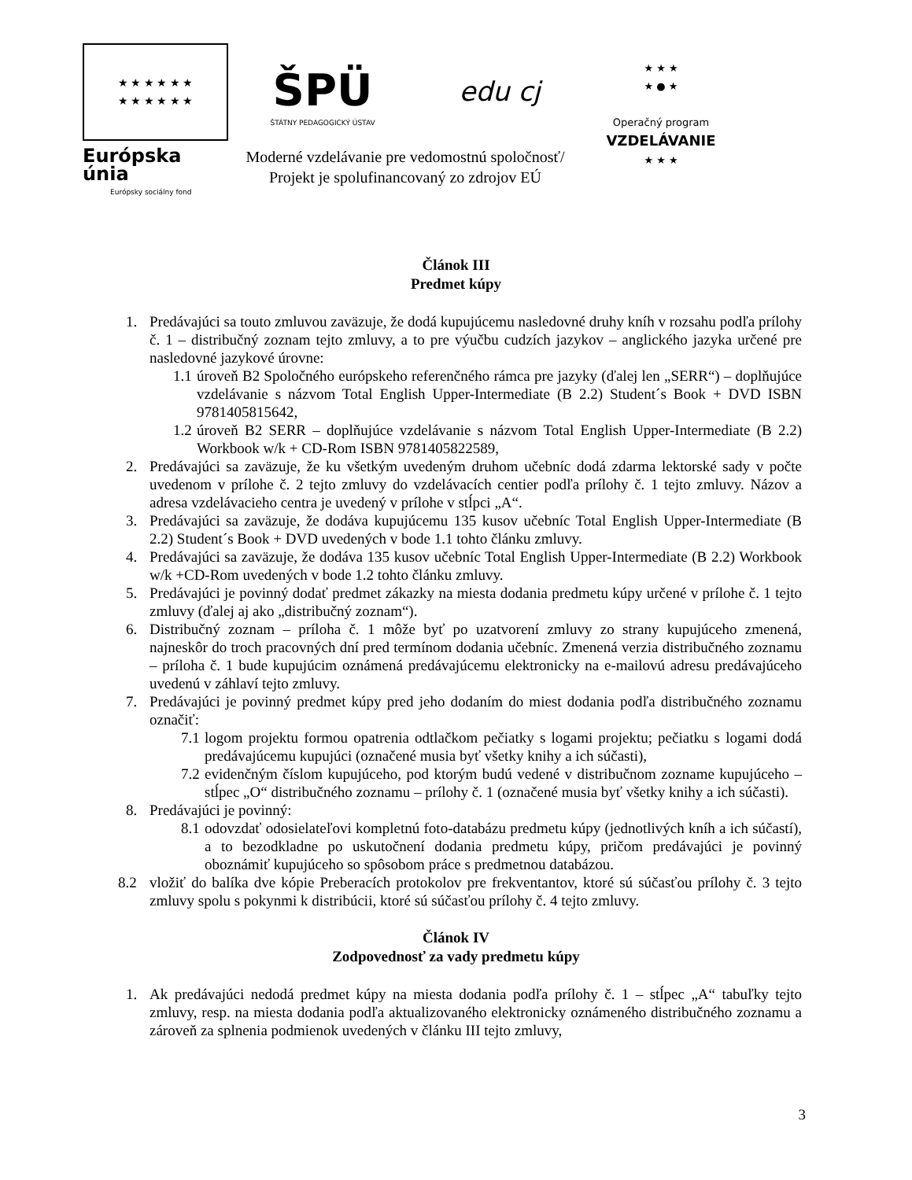★ ★ ★ ★ ★ ★
★ ★ ★ ★ ★ ★
Európska únia
Európsky sociálny fond
ŠPÜ
ŠTÁTNY PEDAGOGICKÝ ÚSTAV
edu cj
Moderné vzdelávanie pre vedomostnú spoločnosť/
Projekt je spolufinancovaný zo zdrojov EÚ
★ ★ ★
★ ● ★
Operačný program
VZDELÁVANIE
★ ★ ★
Článok III
Predmet kúpy
1. Predávajúci sa touto zmluvou zaväzuje, že dodá kupujúcemu nasledovné druhy kníh v rozsahu podľa prílohy č. 1 – distribučný zoznam tejto zmluvy, a to pre výučbu cudzích jazykov – anglického jazyka určené pre nasledovné jazykové úrovne:
1.1 úroveň B2 Spoločného európskeho referenčného rámca pre jazyky (ďalej len „SERR“) – doplňujúce vzdelávanie s názvom Total English Upper-Intermediate (B 2.2) Student´s Book + DVD ISBN 9781405815642,
1.2 úroveň B2 SERR – doplňujúce vzdelávanie s názvom Total English Upper-Intermediate (B 2.2) Workbook w/k + CD-Rom ISBN 9781405822589,
2. Predávajúci sa zaväzuje, že ku všetkým uvedeným druhom učebníc dodá zdarma lektorské sady v počte uvedenom v prílohe č. 2 tejto zmluvy do vzdelávacích centier podľa prílohy č. 1 tejto zmluvy. Názov a adresa vzdelávacieho centra je uvedený v prílohe v stĺpci „A“.
3. Predávajúci sa zaväzuje, že dodáva kupujúcemu 135 kusov učebníc Total English Upper-Intermediate (B 2.2) Student´s Book + DVD uvedených v bode 1.1 tohto článku zmluvy.
4. Predávajúci sa zaväzuje, že dodáva 135 kusov učebníc Total English Upper-Intermediate (B 2.2) Workbook w/k +CD-Rom uvedených v bode 1.2 tohto článku zmluvy.
5. Predávajúci je povinný dodať predmet zákazky na miesta dodania predmetu kúpy určené v prílohe č. 1 tejto zmluvy (ďalej aj ako „distribučný zoznam“).
6. Distribučný zoznam – príloha č. 1 môže byť po uzatvorení zmluvy zo strany kupujúceho zmenená, najneskôr do troch pracovných dní pred termínom dodania učebníc. Zmenená verzia distribučného zoznamu – príloha č. 1 bude kupujúcim oznámená predávajúcemu elektronicky na e-mailovú adresu predávajúceho uvedenú v záhlaví tejto zmluvy.
7. Predávajúci je povinný predmet kúpy pred jeho dodaním do miest dodania podľa distribučného zoznamu označiť:
7.1 logom projektu formou opatrenia odtlačkom pečiatky s logami projektu; pečiatku s logami dodá predávajúcemu kupujúci (označené musia byť všetky knihy a ich súčasti),
7.2 evidenčným číslom kupujúceho, pod ktorým budú vedené v distribučnom zozname kupujúceho – stĺpec „O“ distribučného zoznamu – prílohy č. 1 (označené musia byť všetky knihy a ich súčasti).
8. Predávajúci je povinný:
8.1 odovzdať odosielateľovi kompletnú foto-databázu predmetu kúpy (jednotlivých kníh a ich súčastí), a to bezodkladne po uskutočnení dodania predmetu kúpy, pričom predávajúci je povinný oboznámiť kupujúceho so spôsobom práce s predmetnou databázou.
8.2 vložiť do balíka dve kópie Preberacích protokolov pre frekventantov, ktoré sú súčasťou prílohy č. 3 tejto zmluvy spolu s pokynmi k distribúcii, ktoré sú súčasťou prílohy č. 4 tejto zmluvy.
Článok IV
Zodpovednosť za vady predmetu kúpy
1. Ak predávajúci nedodá predmet kúpy na miesta dodania podľa prílohy č. 1 – stĺpec „A“ tabuľky tejto zmluvy, resp. na miesta dodania podľa aktualizovaného elektronicky oznámeného distribučného zoznamu a zároveň za splnenia podmienok uvedených v článku III tejto zmluvy,
3